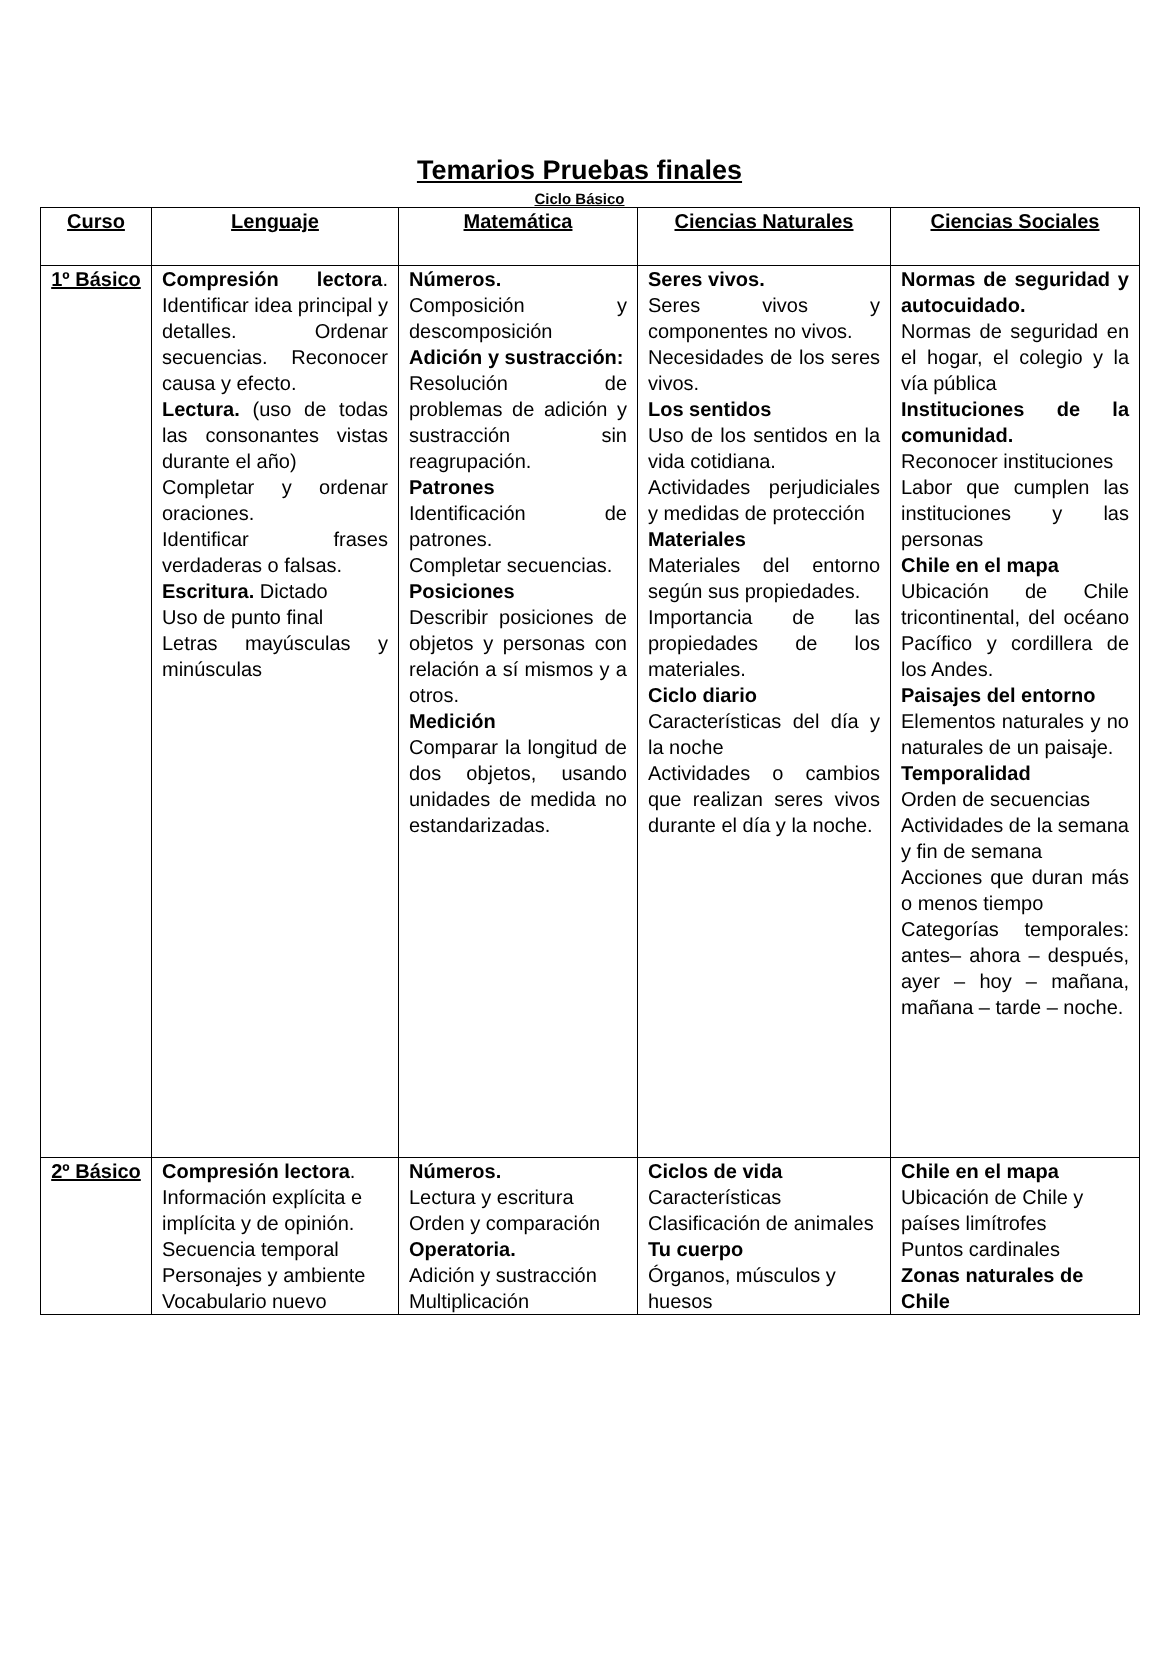Temarios Pruebas finales
Ciclo Básico
| Curso | Lenguaje | Matemática | Ciencias Naturales | Ciencias Sociales |
| --- | --- | --- | --- | --- |
| 1º Básico | Compresión lectora . Identificar idea principal y detalles. Ordenar secuencias. Reconocer causa y efecto. Lectura. (uso de todas las consonantes vistas durante el año) Completar y ordenar oraciones. Identificar frases verdaderas o falsas. Escritura. Dictado Uso de punto final Letras mayúsculas y minúsculas | Números. Composición y descomposición Adición y sustracción: Resolución de problemas de adición y sustracción sin reagrupación. Patrones Identificación de patrones. Completar secuencias. Posiciones Describir posiciones de objetos y personas con relación a sí mismos y a otros. Medición Comparar la longitud de dos objetos, usando unidades de medida no estandarizadas. | Seres vivos. Seres vivos y componentes no vivos. Necesidades de los seres vivos. Los sentidos Uso de los sentidos en la vida cotidiana. Actividades perjudiciales y medidas de protección Materiales Materiales del entorno según sus propiedades. Importancia de las propiedades de los materiales. Ciclo diario Características del día y la noche Actividades o cambios que realizan seres vivos durante el día y la noche. | Normas de seguridad y autocuidado. Normas de seguridad en el hogar, el colegio y la vía pública Instituciones de la comunidad. Reconocer instituciones Labor que cumplen las instituciones y las personas Chile en el mapa Ubicación de Chile tricontinental, del océano Pacífico y cordillera de los Andes. Paisajes del entorno Elementos naturales y no naturales de un paisaje. Temporalidad Orden de secuencias Actividades de la semana y fin de semana Acciones que duran más o menos tiempo Categorías temporales: antes– ahora – después, ayer – hoy – mañana, mañana – tarde – noche. |
| 2º Básico | Compresión lectora . Información explícita e implícita y de opinión. Secuencia temporal Personajes y ambiente Vocabulario nuevo | Números. Lectura y escritura Orden y comparación Operatoria. Adición y sustracción Multiplicación | Ciclos de vida Características Clasificación de animales Tu cuerpo Órganos, músculos y huesos | Chile en el mapa Ubicación de Chile y países limítrofes Puntos cardinales Zonas naturales de Chile |